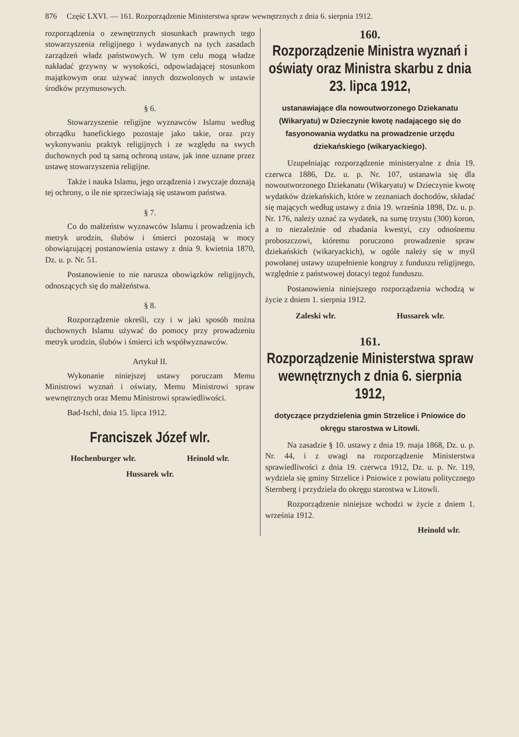876 Część LXVI. — 161. Rozporządzenie Ministerstwa spraw wewnętrznych z dnia 6. sierpnia 1912.
rozporządzenia o zewnętrznych stosunkach prawnych tego stowarzyszenia religijnego i wydawanych na tych zasadach zarządzeń władz państwowych. W tym celu mogą władze nakładać grzywny w wysokości, odpowiadającej stosunkom majątkowym oraz używać innych dozwolonych w ustawie środków przymusowych.
§ 6.
Stowarzyszenie religijne wyznawców Islamu według obrządku hanefickiego pozostaje jako takie, oraz przy wykonywaniu praktyk religijnych i ze względu na swych duchownych pod tą samą ochroną ustaw, jak inne uznane przez ustawę stowarzyszenia religijne.
Także i nauka Islamu, jego urządzenia i zwyczaje doznają tej ochrony, o ile nie sprzeciwiają się ustawom państwa.
§ 7.
Co do małżeństw wyznawców Islamu i prowadzenia ich metryk urodzin, ślubów i śmierci pozostają w mocy obowiązującej postanowienia ustawy z dnia 9. kwietnia 1870, Dz. u. p. Nr. 51.
Postanowienie to nie narusza obowiązków religijnych, odnoszących się do małżeństwa.
§ 8.
Rozporządzenie określi, czy i w jaki sposób można duchownych Islamu używać do pomocy przy prowadzeniu metryk urodzin, ślubów i śmierci ich współwyznawców.
Artykuł II.
Wykonanie niniejszej ustawy poruczam Memu Ministrowi wyznań i oświaty, Memu Ministrowi spraw wewnętrznych oraz Memu Ministrowi sprawiedliwości.
Bad-Ischl, dnia 15. lipca 1912.
Franciszek Józef wlr.
Hochenburger wlr. Heinold wlr.
Hussarek wlr.
160.
Rozporządzenie Ministra wyznań i oświaty oraz Ministra skarbu z dnia 23. lipca 1912,
ustanawiające dla nowoutworzonego Dziekanatu (Wikaryatu) w Dzieczynie kwotę nadającego się do fasyonowania wydatku na prowadzenie urzędu dziekańskiego (wikaryackiego).
Uzupełniając rozporządzenie ministeryalne z dnia 19. czerwca 1886, Dz. u. p. Nr. 107, ustanawia się dla nowoutworzonego Dziekanatu (Wikaryatu) w Dzieczynie kwotę wydatków dziekańskich, które w zeznaniach dochodów, składać się mających według ustawy z dnia 19. września 1898, Dz. u. p. Nr. 176, należy uznać za wydatek, na sumę trzystu (300) koron, a to niezależnie od zbadania kwestyi, czy odnośnemu proboszczowi, któremu poruczono prowadzenie spraw dziekańskich (wikaryackich), w ogóle należy się w myśl powołanej ustawy uzupełnienie kongruy z funduszu religijnego, względnie z państwowej dotacyi tegoż funduszu.
Postanowienia niniejszego rozporządzenia wchodzą w życie z dniem 1. sierpnia 1912.
Zaleski wlr. Hussarek wlr.
161.
Rozporządzenie Ministerstwa spraw wewnętrznych z dnia 6. sierpnia 1912,
dotyczące przydzielenia gmin Strzelice i Pniowice do okręgu starostwa w Litowli.
Na zasadzie § 10. ustawy z dnia 19. maja 1868, Dz. u. p. Nr. 44, i z uwagi na rozporządzenie Ministerstwa sprawiedliwości z dnia 19. czerwca 1912, Dz. u. p. Nr. 119, wydziela się gminy Strzelice i Pniowice z powiatu politycznego Sternberg i przydziela do okręgu starostwa w Litowli.
Rozporządzenie niniejsze wchodzi w życie z dniem 1. września 1912.
Heinold wlr.